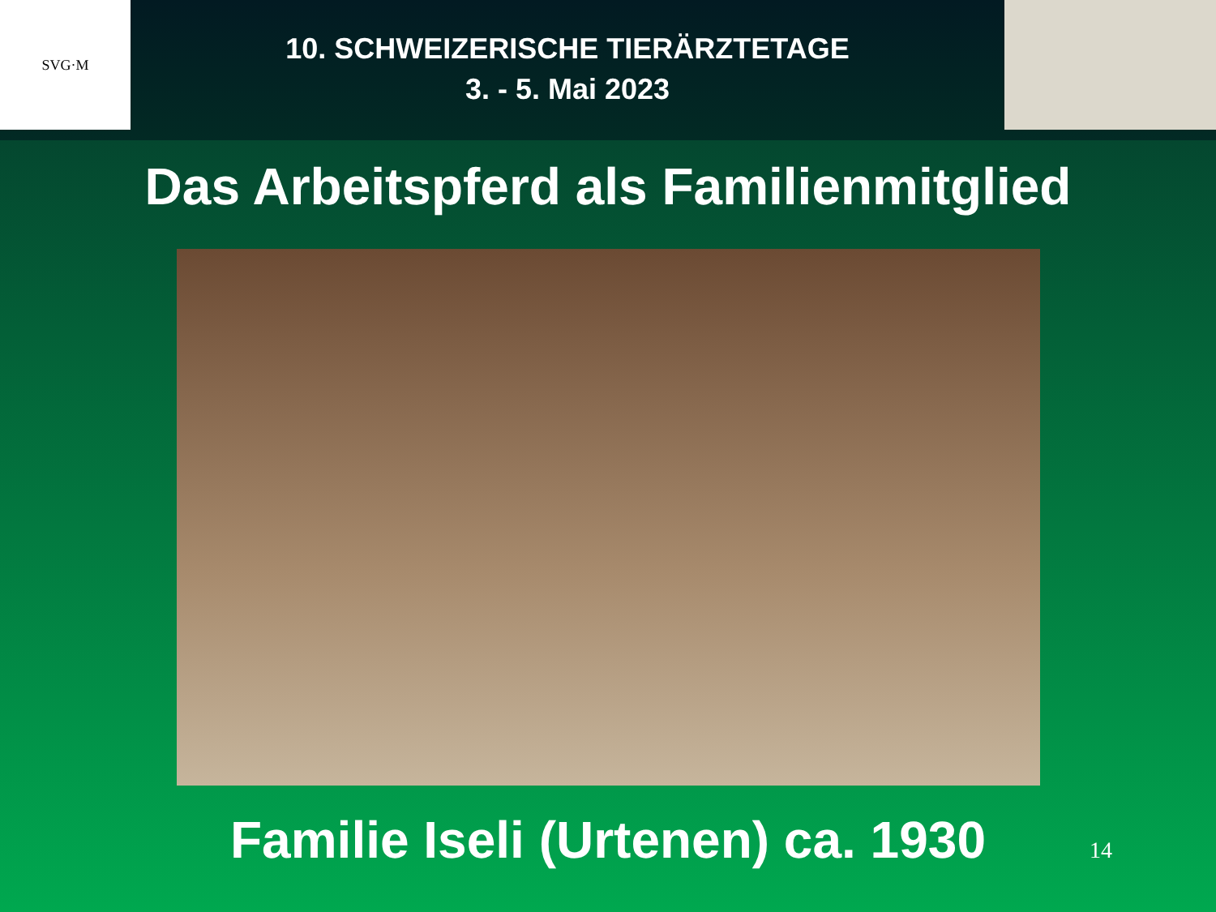SVG·M
10. SCHWEIZERISCHE TIERÄRZTETAGE
3. - 5. Mai 2023
Das Arbeitspferd als Familienmitglied
Familie Iseli (Urtenen) ca. 1930
14